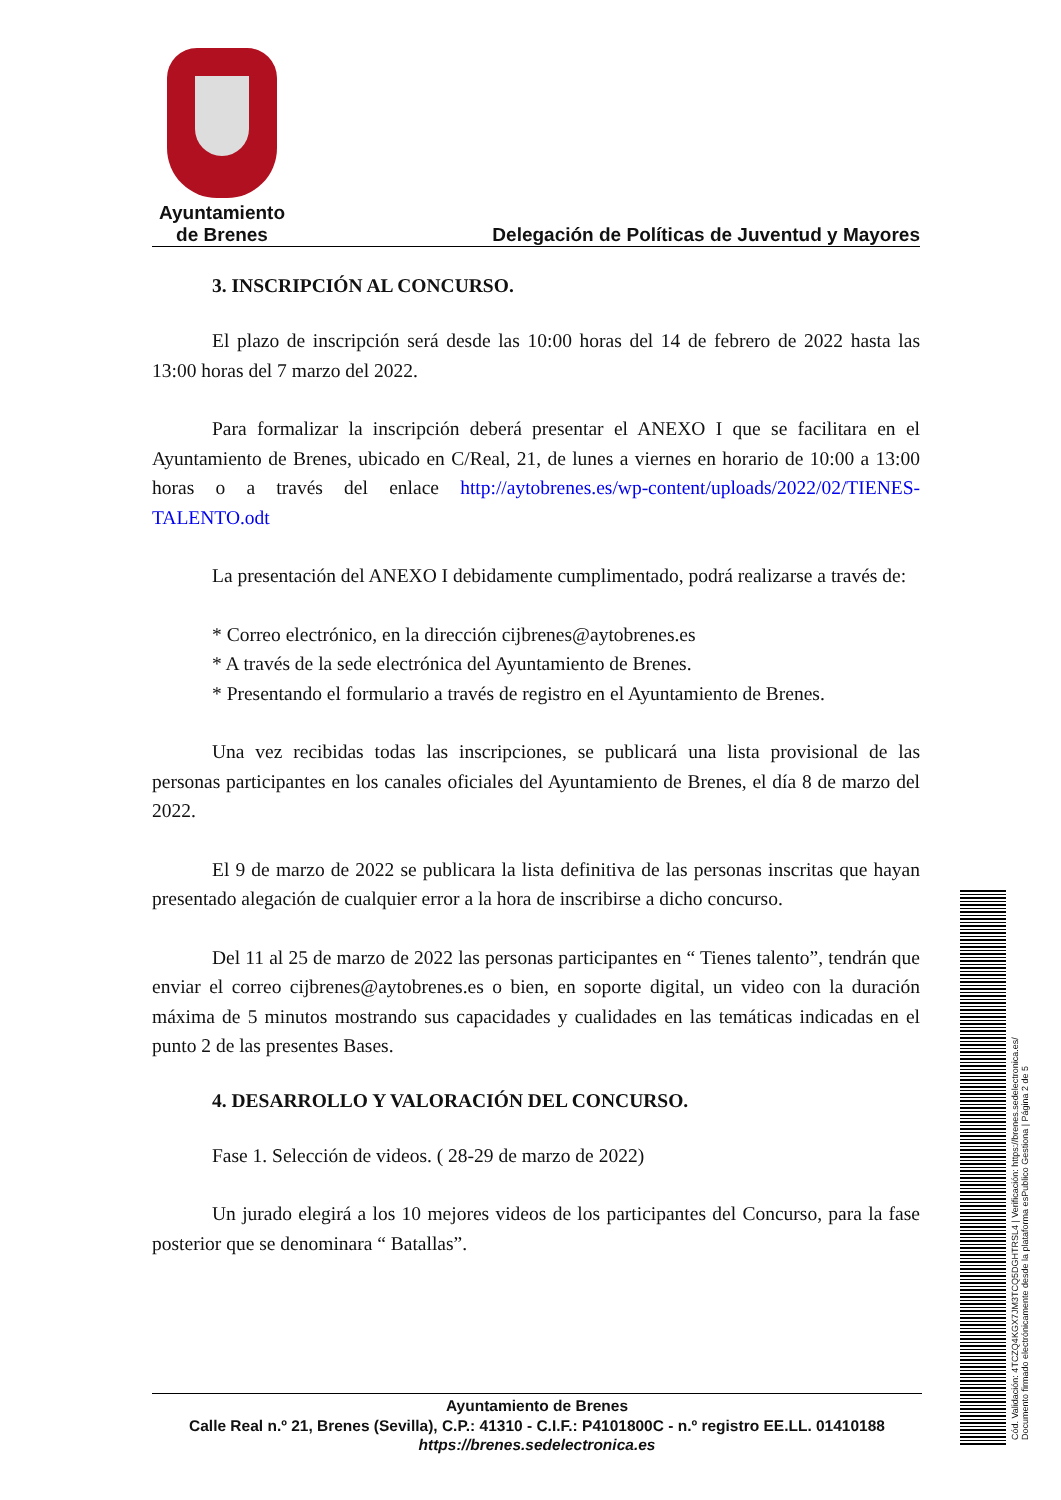Ayuntamiento
de Brenes
Delegación de Políticas de Juventud y Mayores
3. INSCRIPCIÓN AL CONCURSO.
El plazo de inscripción será desde las 10:00 horas del 14 de febrero de 2022 hasta las 13:00 horas del 7 marzo del 2022.
Para formalizar la inscripción deberá presentar el ANEXO I que se facilitara en el Ayuntamiento de Brenes, ubicado en C/Real, 21, de lunes a viernes en horario de 10:00 a 13:00 horas o a través del enlace http://aytobrenes.es/wp-content/uploads/2022/02/TIENES-TALENTO.odt
La presentación del ANEXO I debidamente cumplimentado, podrá realizarse a través de:
* Correo electrónico, en la dirección cijbrenes@aytobrenes.es
* A través de la sede electrónica del Ayuntamiento de Brenes.
* Presentando el formulario a través de registro en el Ayuntamiento de Brenes.
Una vez recibidas todas las inscripciones, se publicará una lista provisional de las personas participantes en los canales oficiales del Ayuntamiento de Brenes, el día 8 de marzo del 2022.
El 9 de marzo de 2022 se publicara la lista definitiva de las personas inscritas que hayan presentado alegación de cualquier error a la hora de inscribirse a dicho concurso.
Del 11 al 25 de marzo de 2022 las personas participantes en “ Tienes talento”, tendrán que enviar el correo cijbrenes@aytobrenes.es o bien, en soporte digital, un video con la duración máxima de 5 minutos mostrando sus capacidades y cualidades en las temáticas indicadas en el punto 2 de las presentes Bases.
4. DESARROLLO Y VALORACIÓN DEL CONCURSO.
Fase 1. Selección de videos. ( 28-29 de marzo de 2022)
Un jurado elegirá a los 10 mejores videos de los participantes del Concurso, para la fase posterior que se denominara “ Batallas”.
Ayuntamiento de Brenes
Calle Real n.º 21, Brenes (Sevilla), C.P.: 41310 - C.I.F.: P4101800C - n.º registro EE.LL. 01410188
https://brenes.sedelectronica.es
Cód. Validación: 4TCZQ4KGX7JM3TCQ5DGHTRSL4 | Verificación: https://brenes.sedelectronica.es/
Documento firmado electrónicamente desde la plataforma esPublico Gestiona | Página 2 de 5